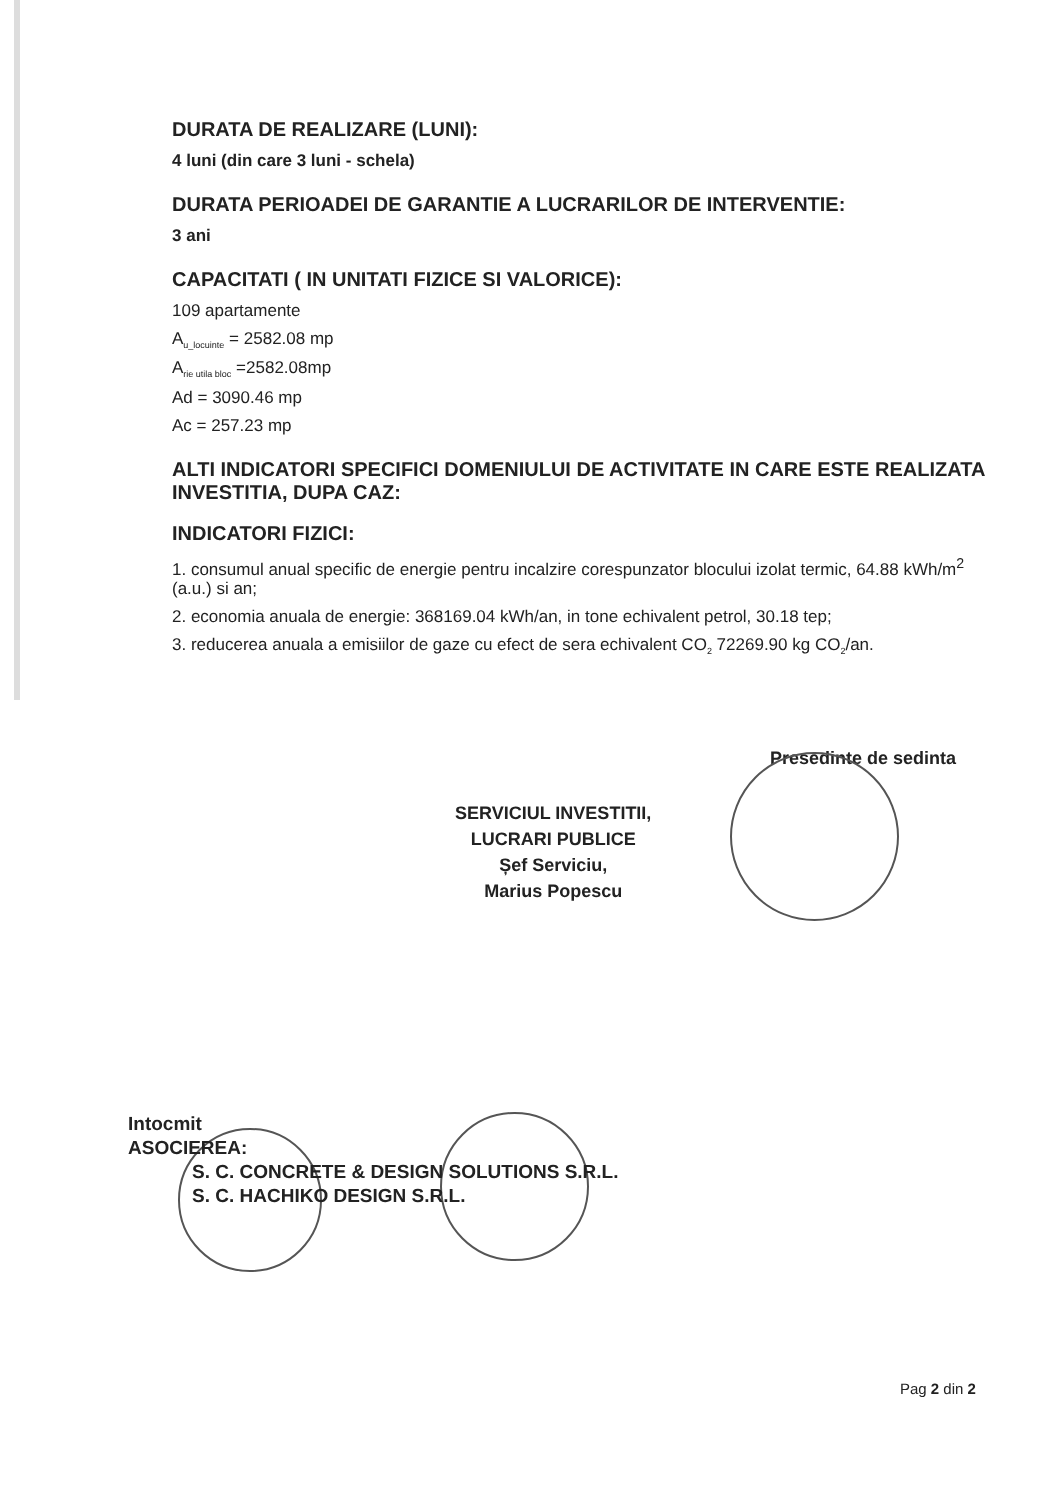DURATA DE REALIZARE (LUNI):
4 luni (din care 3 luni - schela)
DURATA PERIOADEI DE GARANTIE A LUCRARILOR DE INTERVENTIE:
3 ani
CAPACITATI ( IN UNITATI FIZICE SI VALORICE):
109 apartamente
A<sub>u_locuinte</sub> = 2582.08 mp
A<sub>rie utila bloc</sub> =2582.08mp
Ad = 3090.46 mp
Ac = 257.23 mp
ALTI INDICATORI SPECIFICI DOMENIULUI DE ACTIVITATE IN CARE ESTE REALIZATA INVESTITIA, DUPA CAZ:
INDICATORI FIZICI:
1. consumul anual specific de energie pentru incalzire corespunzator blocului izolat termic, 64.88 kWh/m<sup>2</sup> (a.u.) si an;
2. economia anuala de energie: 368169.04 kWh/an, in tone echivalent petrol, 30.18 tep;
3. reducerea anuala a emisiilor de gaze cu efect de sera echivalent CO<sub>2</sub> 72269.90 kg CO<sub>2</sub>/an.
Presedinte de sedinta
SERVICIUL INVESTITII,
LUCRARI PUBLICE
Șef Serviciu,
Marius Popescu
Intocmit
ASOCIEREA:
S. C. CONCRETE & DESIGN SOLUTIONS S.R.L.
S. C. HACHIKO DESIGN S.R.L.
Pag 2 din 2